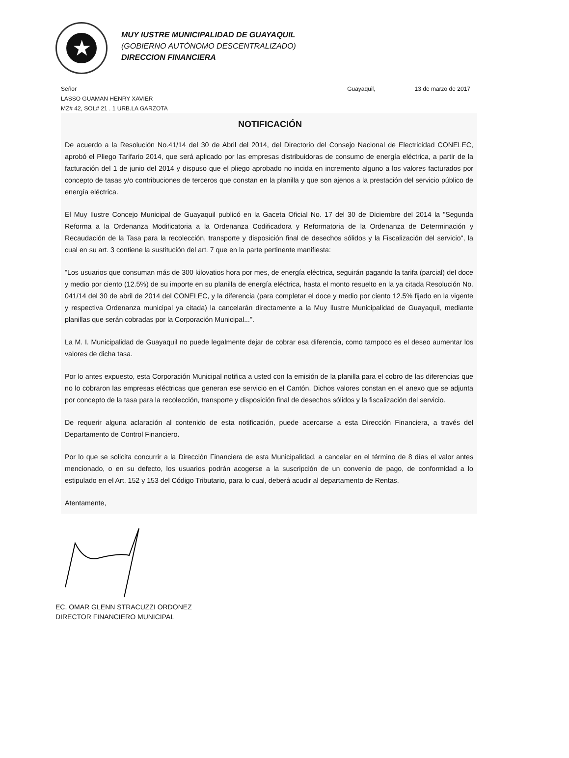★
MUY IUSTRE MUNICIPALIDAD DE GUAYAQUIL
(GOBIERNO AUTÓNOMO DESCENTRALIZADO)
DIRECCION FINANCIERA
Señor Guayaquil, 13 de marzo de 2017
LASSO GUAMAN HENRY XAVIER
MZ# 42, SOL# 21 . 1 URB.LA GARZOTA
NOTIFICACIÓN
De acuerdo a la Resolución No.41/14 del 30 de Abril del 2014, del Directorio del Consejo Nacional de Electricidad CONELEC, aprobó el Pliego Tarifario 2014, que será aplicado por las empresas distribuidoras de consumo de energía eléctrica, a partir de la facturación del 1 de junio del 2014 y dispuso que el pliego aprobado no incida en incremento alguno a los valores facturados por concepto de tasas y/o contribuciones de terceros que constan en la planilla y que son ajenos a la prestación del servicio público de energía eléctrica.
El Muy Ilustre Concejo Municipal de Guayaquil publicó en la Gaceta Oficial No. 17 del 30 de Diciembre del 2014 la "Segunda Reforma a la Ordenanza Modificatoria a la Ordenanza Codificadora y Reformatoria de la Ordenanza de Determinación y Recaudación de la Tasa para la recolección, transporte y disposición final de desechos sólidos y la Fiscalización del servicio", la cual en su art. 3 contiene la sustitución del art. 7 que en la parte pertinente manifiesta:
"Los usuarios que consuman más de 300 kilovatios hora por mes, de energía eléctrica, seguirán pagando la tarifa (parcial) del doce y medio por ciento (12.5%) de su importe en su planilla de energía eléctrica, hasta el monto resuelto en la ya citada Resolución No. 041/14 del 30 de abril de 2014 del CONELEC, y la diferencia (para completar el doce y medio por ciento 12.5% fijado en la vigente y respectiva Ordenanza municipal ya citada) la cancelarán directamente a la Muy Ilustre Municipalidad de Guayaquil, mediante planillas que serán cobradas por la Corporación Municipal...".
La M. I. Municipalidad de Guayaquil no puede legalmente dejar de cobrar esa diferencia, como tampoco es el deseo aumentar los valores de dicha tasa.
Por lo antes expuesto, esta Corporación Municipal notifica a usted con la emisión de la planilla para el cobro de las diferencias que no lo cobraron las empresas eléctricas que generan ese servicio en el Cantón. Dichos valores constan en el anexo que se adjunta por concepto de la tasa para la recolección, transporte y disposición final de desechos sólidos y la fiscalización del servicio.
De requerir alguna aclaración al contenido de esta notificación, puede acercarse a esta Dirección Financiera, a través del Departamento de Control Financiero.
Por lo que se solicita concurrir a la Dirección Financiera de esta Municipalidad, a cancelar en el término de 8 días el valor antes mencionado, o en su defecto, los usuarios podrán acogerse a la suscripción de un convenio de pago, de conformidad a lo estipulado en el Art. 152 y 153 del Código Tributario, para lo cual, deberá acudir al departamento de Rentas.
Atentamente,
EC. OMAR GLENN STRACUZZI ORDONEZ
DIRECTOR FINANCIERO MUNICIPAL